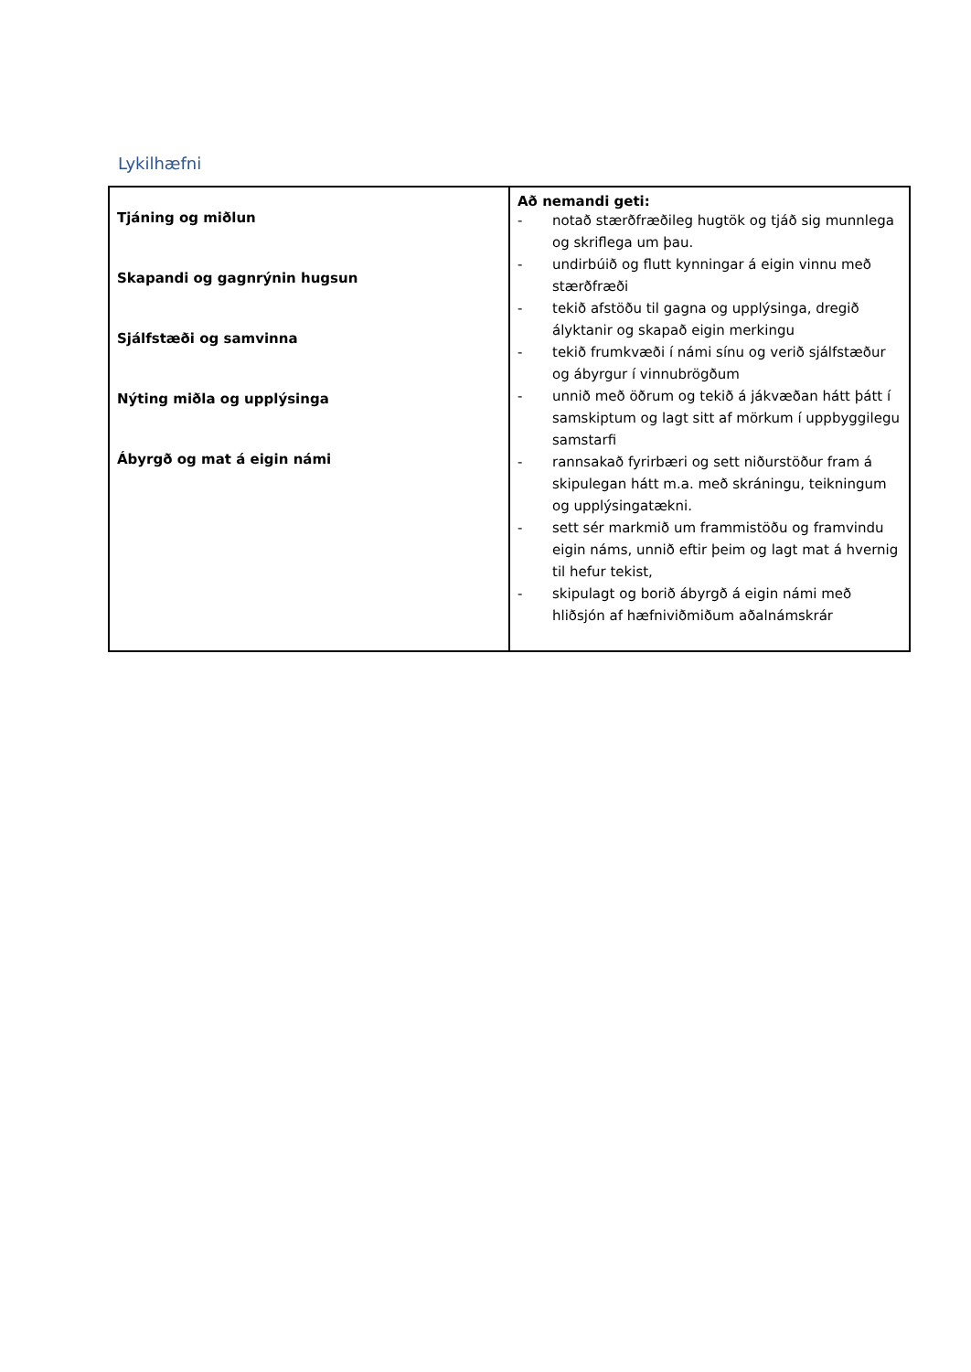Lykilhæfni
| Tjáning og miðlun Skapandi og gagnrýnin hugsun Sjálfstæði og samvinna Nýting miðla og upplýsinga Ábyrgð og mat á eigin námi | Að nemandi geti: - notað stærðfræðileg hugtök og tjáð sig munnlega og skriflega um þau. - undirbúið og flutt kynningar á eigin vinnu með stærðfræði - tekið afstöðu til gagna og upplýsinga, dregið ályktanir og skapað eigin merkingu - tekið frumkvæði í námi sínu og verið sjálfstæður og ábyrgur í vinnubrögðum - unnið með öðrum og tekið á jákvæðan hátt þátt í samskiptum og lagt sitt af mörkum í uppbyggilegu samstarfi - rannsakað fyrirbæri og sett niðurstöður fram á skipulegan hátt m.a. með skráningu, teikningum og upplýsingatækni. - sett sér markmið um frammistöðu og framvindu eigin náms, unnið eftir þeim og lagt mat á hvernig til hefur tekist, - skipulagt og borið ábyrgð á eigin námi með hliðsjón af hæfniviðmiðum aðalnámskrár |